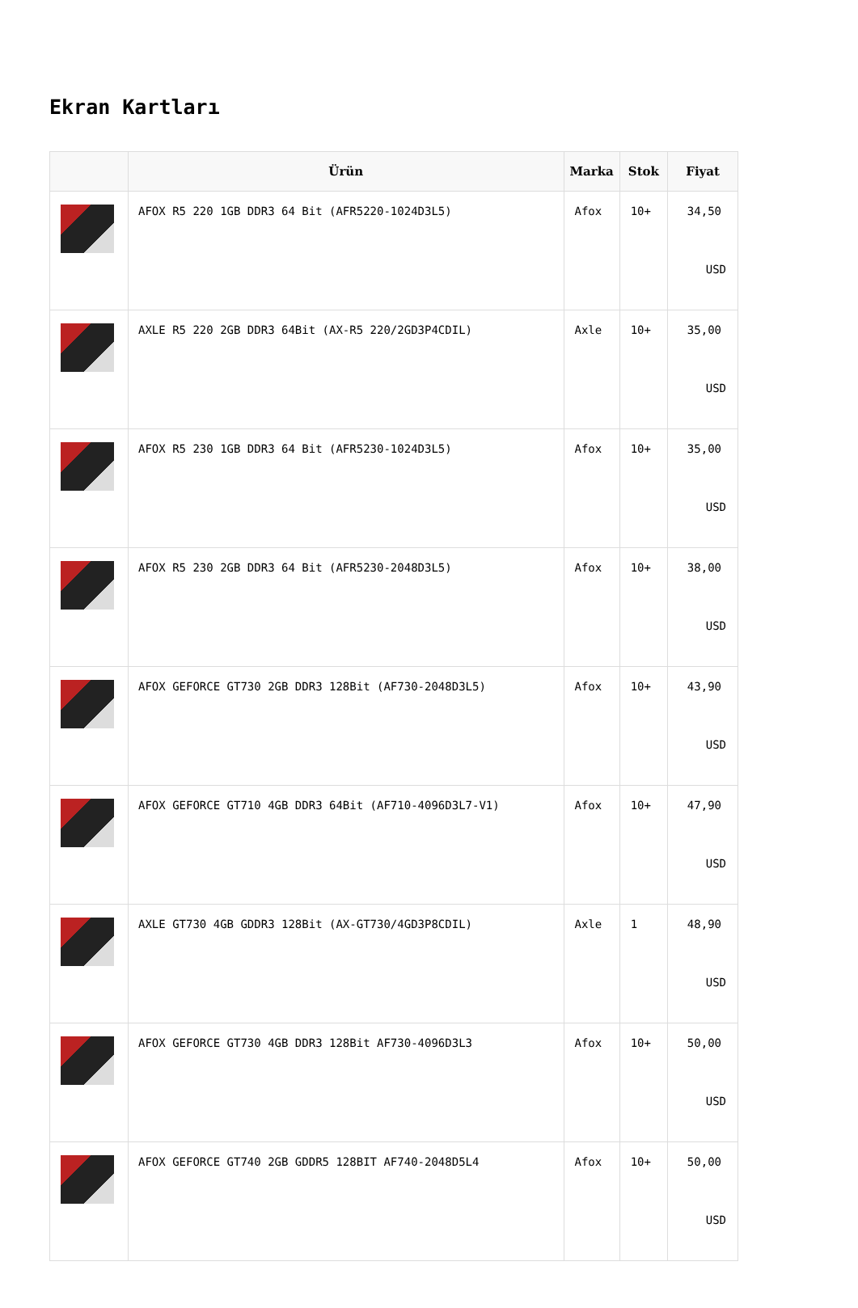Ekran Kartları
| | Ürün | Marka | Stok | Fiyat |
| --- | --- | --- | --- | --- |
| | AFOX R5 220 1GB DDR3 64 Bit (AFR5220-1024D3L5) | Afox | 10+ | 34,50 USD |
| | AXLE R5 220 2GB DDR3 64Bit (AX-R5 220/2GD3P4CDIL) | Axle | 10+ | 35,00 USD |
| | AFOX R5 230 1GB DDR3 64 Bit (AFR5230-1024D3L5) | Afox | 10+ | 35,00 USD |
| | AFOX R5 230 2GB DDR3 64 Bit (AFR5230-2048D3L5) | Afox | 10+ | 38,00 USD |
| | AFOX GEFORCE GT730 2GB DDR3 128Bit (AF730-2048D3L5) | Afox | 10+ | 43,90 USD |
| | AFOX GEFORCE GT710 4GB DDR3 64Bit (AF710-4096D3L7-V1) | Afox | 10+ | 47,90 USD |
| | AXLE GT730 4GB GDDR3 128Bit (AX-GT730/4GD3P8CDIL) | Axle | 1 | 48,90 USD |
| | AFOX GEFORCE GT730 4GB DDR3 128Bit AF730-4096D3L3 | Afox | 10+ | 50,00 USD |
| | AFOX GEFORCE GT740 2GB GDDR5 128BIT AF740-2048D5L4 | Afox | 10+ | 50,00 USD |